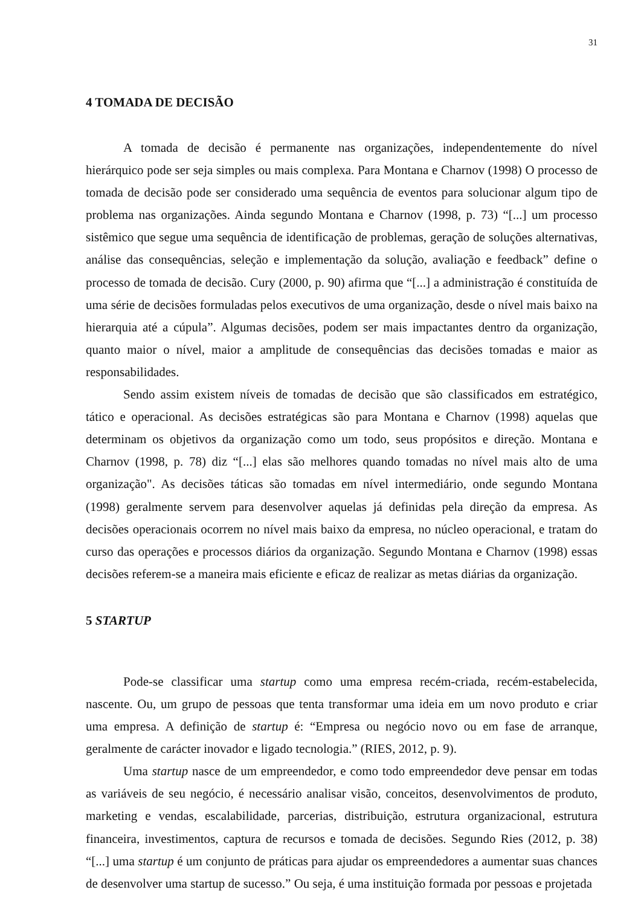31
4 TOMADA DE DECISÃO
A tomada de decisão é permanente nas organizações, independentemente do nível hierárquico pode ser seja simples ou mais complexa. Para Montana e Charnov (1998) O processo de tomada de decisão pode ser considerado uma sequência de eventos para solucionar algum tipo de problema nas organizações. Ainda segundo Montana e Charnov (1998, p. 73) “[...] um processo sistêmico que segue uma sequência de identificação de problemas, geração de soluções alternativas, análise das consequências, seleção e implementação da solução, avaliação e feedback” define o processo de tomada de decisão. Cury (2000, p. 90) afirma que “[...] a administração é constituída de uma série de decisões formuladas pelos executivos de uma organização, desde o nível mais baixo na hierarquia até a cúpula”. Algumas decisões, podem ser mais impactantes dentro da organização, quanto maior o nível, maior a amplitude de consequências das decisões tomadas e maior as responsabilidades.
Sendo assim existem níveis de tomadas de decisão que são classificados em estratégico, tático e operacional. As decisões estratégicas são para Montana e Charnov (1998) aquelas que determinam os objetivos da organização como um todo, seus propósitos e direção. Montana e Charnov (1998, p. 78) diz “[...] elas são melhores quando tomadas no nível mais alto de uma organização". As decisões táticas são tomadas em nível intermediário, onde segundo Montana (1998) geralmente servem para desenvolver aquelas já definidas pela direção da empresa. As decisões operacionais ocorrem no nível mais baixo da empresa, no núcleo operacional, e tratam do curso das operações e processos diários da organização. Segundo Montana e Charnov (1998) essas decisões referem-se a maneira mais eficiente e eficaz de realizar as metas diárias da organização.
5 STARTUP
Pode-se classificar uma startup como uma empresa recém-criada, recém-estabelecida, nascente. Ou, um grupo de pessoas que tenta transformar uma ideia em um novo produto e criar uma empresa. A definição de startup é: “Empresa ou negócio novo ou em fase de arranque, geralmente de carácter inovador e ligado tecnologia.” (RIES, 2012, p. 9).
Uma startup nasce de um empreendedor, e como todo empreendedor deve pensar em todas as variáveis de seu negócio, é necessário analisar visão, conceitos, desenvolvimentos de produto, marketing e vendas, escalabilidade, parcerias, distribuição, estrutura organizacional, estrutura financeira, investimentos, captura de recursos e tomada de decisões. Segundo Ries (2012, p. 38) “[...] uma startup é um conjunto de práticas para ajudar os empreendedores a aumentar suas chances de desenvolver uma startup de sucesso.” Ou seja, é uma instituição formada por pessoas e projetada